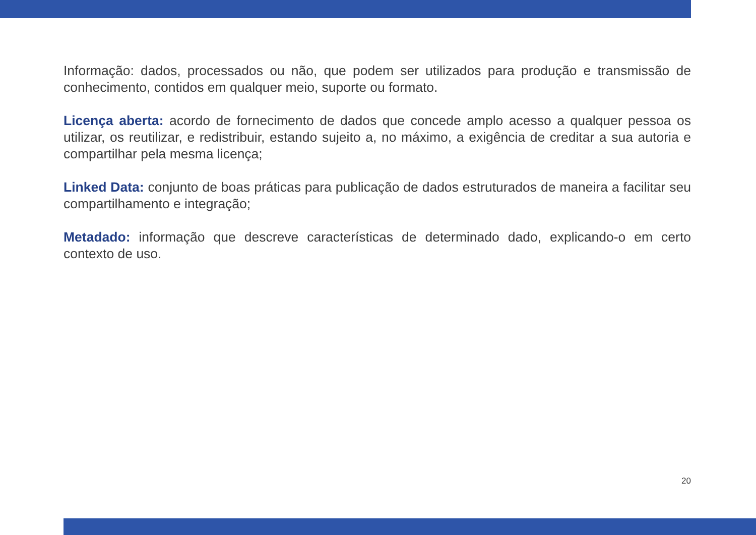Informação: dados, processados ou não, que podem ser utilizados para produção e transmissão de conhecimento, contidos em qualquer meio, suporte ou formato.
Licença aberta: acordo de fornecimento de dados que concede amplo acesso a qualquer pessoa os utilizar, os reutilizar, e redistribuir, estando sujeito a, no máximo, a exigência de creditar a sua autoria e compartilhar pela mesma licença;
Linked Data: conjunto de boas práticas para publicação de dados estruturados de maneira a facilitar seu compartilhamento e integração;
Metadado: informação que descreve características de determinado dado, explicando-o em certo contexto de uso.
20